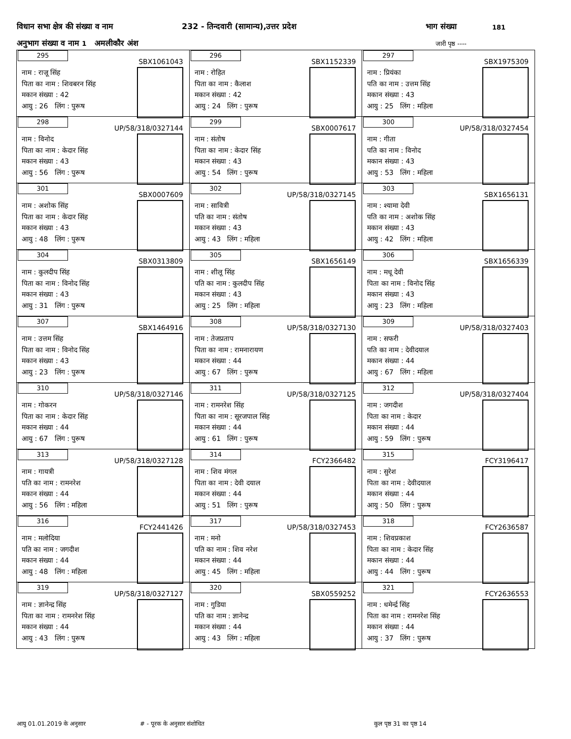विधान सभा क्षेत्र की संख्या व नाम 232 - तिन्दवारी (सामान्य),उत्तर प्रदेश भाग संख्या 181
अनुभाग संख्या व नाम 1 अमलीकौर अंश जारी पृष्ठ ----
| 295 SBX1061043 नाम : राजू सिंह पिता का नाम : शिवबरन सिंह मकान संख्या : 42 आयु : 26 लिंग : पुरूष | 296 SBX1152339 नाम : रोहित पिता का नाम : कैलाश मकान संख्या : 42 आयु : 24 लिंग : पुरूष | 297 SBX1975309 नाम : प्रियंका पति का नाम : उत्तम सिंह मकान संख्या : 43 आयु : 25 लिंग : महिला |
| 298 UP/58/318/0327144 नाम : विनोद पिता का नाम : केदार सिंह मकान संख्या : 43 आयु : 56 लिंग : पुरूष | 299 SBX0007617 नाम : संतोष पिता का नाम : केदार सिंह मकान संख्या : 43 आयु : 54 लिंग : पुरूष | 300 UP/58/318/0327454 नाम : गीता पति का नाम : विनोद मकान संख्या : 43 आयु : 53 लिंग : महिला |
| 301 SBX0007609 नाम : अशोक सिंह पिता का नाम : केदार सिंह मकान संख्या : 43 आयु : 48 लिंग : पुरूष | 302 UP/58/318/0327145 नाम : सावित्री पति का नाम : संतोष मकान संख्या : 43 आयु : 43 लिंग : महिला | 303 SBX1656131 नाम : श्यामा देवी पति का नाम : अशोक सिंह मकान संख्या : 43 आयु : 42 लिंग : महिला |
| 304 SBX0313809 नाम : कुलदीप सिंह पिता का नाम : विनोद सिंह मकान संख्या : 43 आयु : 31 लिंग : पुरूष | 305 SBX1656149 नाम : शीलू सिंह पति का नाम : कुलदीप सिंह मकान संख्या : 43 आयु : 25 लिंग : महिला | 306 SBX1656339 नाम : मधू देवी पिता का नाम : विनोद सिंह मकान संख्या : 43 आयु : 23 लिंग : महिला |
| 307 SBX1464916 नाम : उत्तम सिंह पिता का नाम : विनोद सिंह मकान संख्या : 43 आयु : 23 लिंग : पुरूष | 308 UP/58/318/0327130 नाम : तेजप्रताप पिता का नाम : रामनारायण मकान संख्या : 44 आयु : 67 लिंग : पुरूष | 309 UP/58/318/0327403 नाम : सफरी पति का नाम : देवीदयाल मकान संख्या : 44 आयु : 67 लिंग : महिला |
| 310 UP/58/318/0327146 नाम : गोकरन पिता का नाम : केदार सिंह मकान संख्या : 44 आयु : 67 लिंग : पुरूष | 311 UP/58/318/0327125 नाम : रामनरेश सिंह पिता का नाम : सूरजपाल सिंह मकान संख्या : 44 आयु : 61 लिंग : पुरूष | 312 UP/58/318/0327404 नाम : जगदीश पिता का नाम : केदार मकान संख्या : 44 आयु : 59 लिंग : पुरूष |
| 313 UP/58/318/0327128 नाम : गायत्री पति का नाम : रामनरेश मकान संख्या : 44 आयु : 56 लिंग : महिला | 314 FCY2366482 नाम : शिव मंगल पिता का नाम : देवी दयाल मकान संख्या : 44 आयु : 51 लिंग : पुरूष | 315 FCY3196417 नाम : सुरेश पिता का नाम : देवीदयाल मकान संख्या : 44 आयु : 50 लिंग : पुरूष |
| 316 FCY2441426 नाम : मलोदिया पति का नाम : जगदीश मकान संख्या : 44 आयु : 48 लिंग : महिला | 317 UP/58/318/0327453 नाम : मनो पति का नाम : शिव नरेश मकान संख्या : 44 आयु : 45 लिंग : महिला | 318 FCY2636587 नाम : शिवप्रकाश पिता का नाम : केदार सिंह मकान संख्या : 44 आयु : 44 लिंग : पुरूष |
| 319 UP/58/318/0327127 नाम : ज्ञानेन्द्र सिंह पिता का नाम : रामनरेश सिंह मकान संख्या : 44 आयु : 43 लिंग : पुरूष | 320 SBX0559252 नाम : गुडिया पति का नाम : ज्ञानेन्द्र मकान संख्या : 44 आयु : 43 लिंग : महिला | 321 FCY2636553 नाम : धमेर्न्द्र सिंह पिता का नाम : रामनरेश सिंह मकान संख्या : 44 आयु : 37 लिंग : पुरूष |
आयु 01.01.2019 के अनुसार # - पूरक के अनुसार संशोधित कुल पृष्ठ 31 का पृष्ठ 14